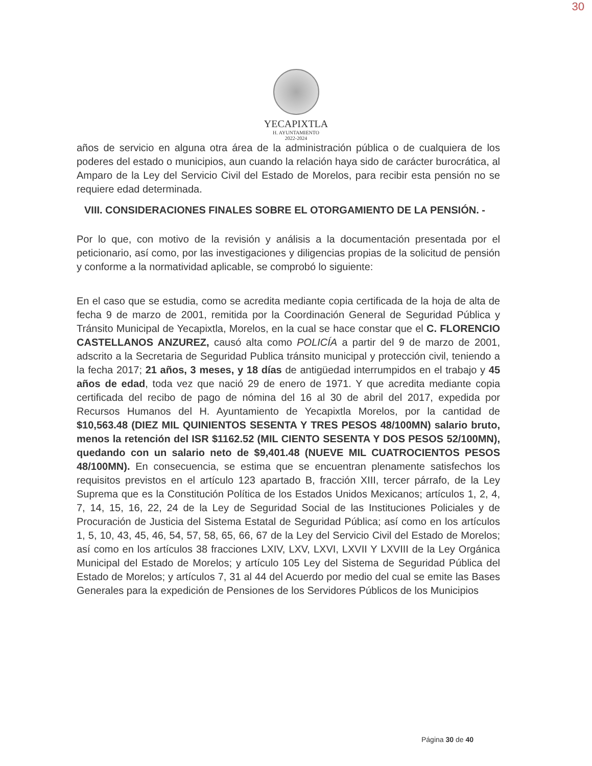30
YECAPIXTLA
H. AYUNTAMIENTO
2022-2024
años de servicio en alguna otra área de la administración pública o de cualquiera de los poderes del estado o municipios, aun cuando la relación haya sido de carácter burocrática, al Amparo de la Ley del Servicio Civil del Estado de Morelos, para recibir esta pensión no se requiere edad determinada.
VIII. CONSIDERACIONES FINALES SOBRE EL OTORGAMIENTO DE LA PENSIÓN. -
Por lo que, con motivo de la revisión y análisis a la documentación presentada por el peticionario, así como, por las investigaciones y diligencias propias de la solicitud de pensión y conforme a la normatividad aplicable, se comprobó lo siguiente:
En el caso que se estudia, como se acredita mediante copia certificada de la hoja de alta de fecha 9 de marzo de 2001, remitida por la Coordinación General de Seguridad Pública y Tránsito Municipal de Yecapixtla, Morelos, en la cual se hace constar que el C. FLORENCIO CASTELLANOS ANZUREZ, causó alta como POLICÍA a partir del 9 de marzo de 2001, adscrito a la Secretaria de Seguridad Publica tránsito municipal y protección civil, teniendo a la fecha 2017; 21 años, 3 meses, y 18 días de antigüedad interrumpidos en el trabajo y 45 años de edad, toda vez que nació 29 de enero de 1971. Y que acredita mediante copia certificada del recibo de pago de nómina del 16 al 30 de abril del 2017, expedida por Recursos Humanos del H. Ayuntamiento de Yecapixtla Morelos, por la cantidad de $10,563.48 (DIEZ MIL QUINIENTOS SESENTA Y TRES PESOS 48/100MN) salario bruto, menos la retención del ISR $1162.52 (MIL CIENTO SESENTA Y DOS PESOS 52/100MN), quedando con un salario neto de $9,401.48 (NUEVE MIL CUATROCIENTOS PESOS 48/100MN). En consecuencia, se estima que se encuentran plenamente satisfechos los requisitos previstos en el artículo 123 apartado B, fracción XIII, tercer párrafo, de la Ley Suprema que es la Constitución Política de los Estados Unidos Mexicanos; artículos 1, 2, 4, 7, 14, 15, 16, 22, 24 de la Ley de Seguridad Social de las Instituciones Policiales y de Procuración de Justicia del Sistema Estatal de Seguridad Pública; así como en los artículos 1, 5, 10, 43, 45, 46, 54, 57, 58, 65, 66, 67 de la Ley del Servicio Civil del Estado de Morelos; así como en los artículos 38 fracciones LXIV, LXV, LXVI, LXVII Y LXVIII de la Ley Orgánica Municipal del Estado de Morelos; y artículo 105 Ley del Sistema de Seguridad Pública del Estado de Morelos; y artículos 7, 31 al 44 del Acuerdo por medio del cual se emite las Bases Generales para la expedición de Pensiones de los Servidores Públicos de los Municipios
Página 30 de 40